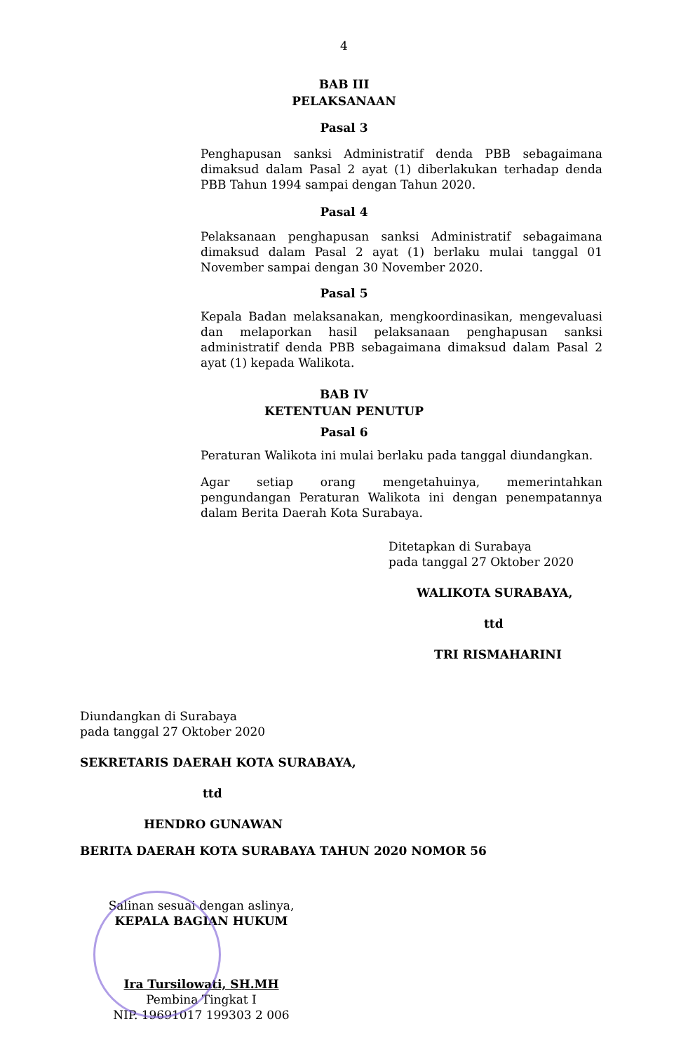4
BAB III
PELAKSANAAN
Pasal 3
Penghapusan sanksi Administratif denda PBB sebagaimana dimaksud dalam Pasal 2 ayat (1) diberlakukan terhadap denda PBB Tahun 1994 sampai dengan Tahun 2020.
Pasal 4
Pelaksanaan penghapusan sanksi Administratif sebagaimana dimaksud dalam Pasal 2 ayat (1) berlaku mulai tanggal 01 November sampai dengan 30 November 2020.
Pasal 5
Kepala Badan melaksanakan, mengkoordinasikan, mengevaluasi dan melaporkan hasil pelaksanaan penghapusan sanksi administratif denda PBB sebagaimana dimaksud dalam Pasal 2 ayat (1) kepada Walikota.
BAB IV
KETENTUAN PENUTUP
Pasal 6
Peraturan Walikota ini mulai berlaku pada tanggal diundangkan.
Agar setiap orang mengetahuinya, memerintahkan pengundangan Peraturan Walikota ini dengan penempatannya dalam Berita Daerah Kota Surabaya.
Ditetapkan di Surabaya
pada tanggal 27 Oktober 2020
WALIKOTA SURABAYA,
ttd
TRI RISMAHARINI
Diundangkan di Surabaya
pada tanggal 27 Oktober 2020
SEKRETARIS DAERAH KOTA SURABAYA,
ttd
HENDRO GUNAWAN
BERITA DAERAH KOTA SURABAYA TAHUN 2020 NOMOR 56
Salinan sesuai dengan aslinya,
KEPALA BAGIAN HUKUM
Ira Tursilowati, SH.MH
Pembina Tingkat I
NIP. 19691017 199303 2 006